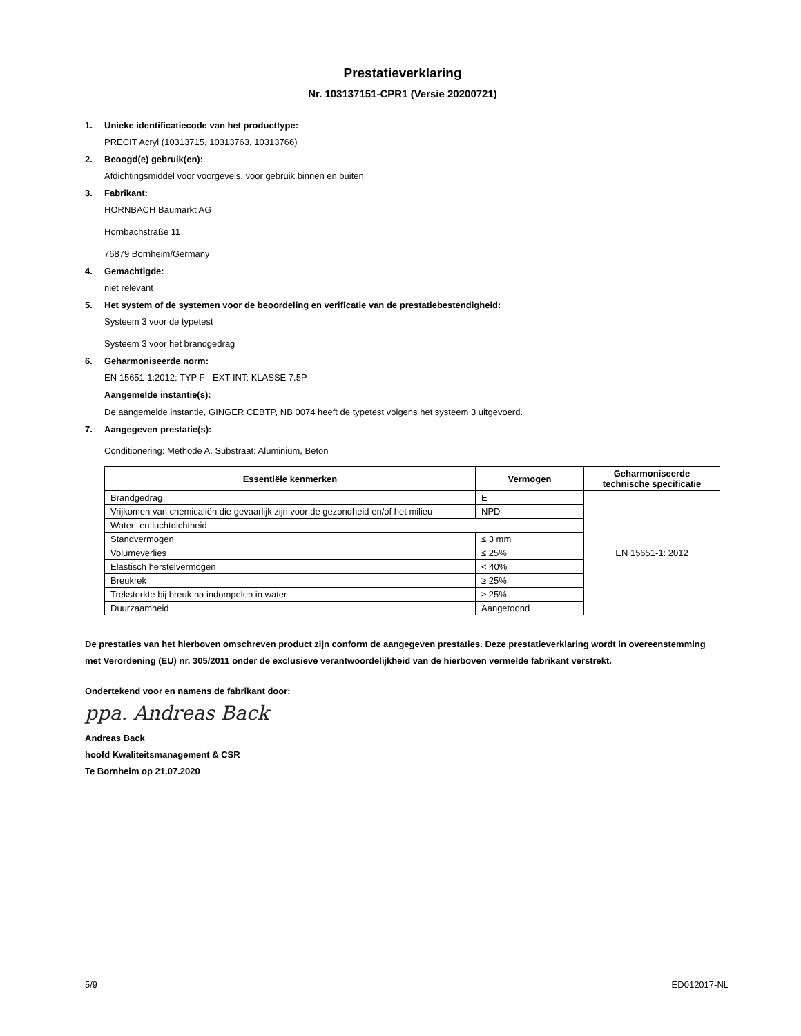Prestatieverklaring
Nr. 103137151-CPR1 (Versie 20200721)
1. Unieke identificatiecode van het producttype:
PRECIT Acryl (10313715, 10313763, 10313766)
2. Beoogd(e) gebruik(en):
Afdichtingsmiddel voor voorgevels, voor gebruik binnen en buiten.
3. Fabrikant:
HORNBACH Baumarkt AG
Hornbachstraße 11
76879 Bornheim/Germany
4. Gemachtigde:
niet relevant
5. Het system of de systemen voor de beoordeling en verificatie van de prestatiebestendigheid:
Systeem 3 voor de typetest
Systeem 3 voor het brandgedrag
6. Geharmoniseerde norm:
EN 15651-1:2012: TYP F - EXT-INT: KLASSE 7.5P
Aangemelde instantie(s):
De aangemelde instantie, GINGER CEBTP, NB 0074 heeft de typetest volgens het systeem 3 uitgevoerd.
7. Aangegeven prestatie(s):
Conditionering: Methode A. Substraat: Aluminium, Beton
| Essentiële kenmerken | Vermogen | Geharmoniseerde technische specificatie |
| --- | --- | --- |
| Brandgedrag | E | EN 15651-1: 2012 |
| Vrijkomen van chemicaliën die gevaarlijk zijn voor de gezondheid en/of het milieu | NPD | |
| Water- en luchtdichtheid | | |
| Standvermogen | ≤ 3 mm | |
| Volumeverlies | ≤ 25% | |
| Elastisch herstelvermogen | < 40% | |
| Breukrek | ≥ 25% | |
| Treksterkte bij breuk na indompelen in water | ≥ 25% | |
| Duurzaamheid | Aangetoond | |
De prestaties van het hierboven omschreven product zijn conform de aangegeven prestaties. Deze prestatieverklaring wordt in overeenstemming met Verordening (EU) nr. 305/2011 onder de exclusieve verantwoordelijkheid van de hierboven vermelde fabrikant verstrekt.
Ondertekend voor en namens de fabrikant door:
ppa. Andreas Back
Andreas Back
hoofd Kwaliteitsmanagement & CSR
Te Bornheim op 21.07.2020
5/9 ED012017-NL